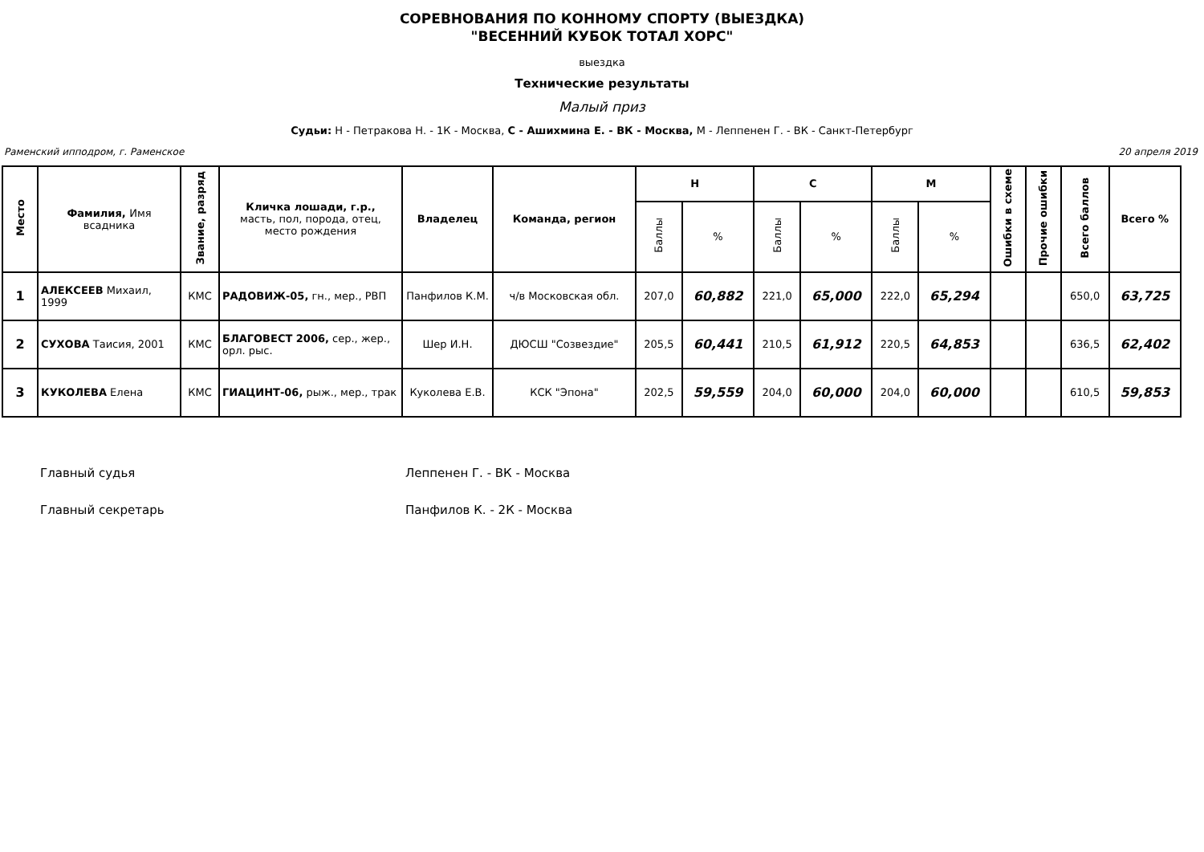СОРЕВНОВАНИЯ ПО КОННОМУ СПОРТУ (ВЫЕЗДКА)
"ВЕСЕННИЙ КУБОК ТОТАЛ ХОРС"
выездка
Технические результаты
Малый приз
Судьи: Н - Петракова Н. - 1К - Москва, С - Ашихмина Е. - ВК - Москва, М - Леппенен Г. - ВК - Санкт-Петербург
Раменский ипподром, г. Раменское 20 апреля 2019
| Место | Фамилия, Имя всадника | Звание, разряд | Кличка лошади, г.р., масть, пол, порода, отец, место рождения | Владелец | Команда, регион | Н | | С | | М | | Ошибки в схеме | Прочие ошибки | Всего баллов | Всего % |
| --- | --- | --- | --- | --- | --- | --- | --- | --- | --- | --- | --- | --- | --- | --- | --- |
| | | | | | | Баллы | % | Баллы | % | Баллы | % | | | | |
| 1 | АЛЕКСЕЕВ Михаил, 1999 | КМС | РАДОВИЖ-05, гн., мер., РВП | Панфилов К.М. | ч/в Московская обл. | 207,0 | 60,882 | 221,0 | 65,000 | 222,0 | 65,294 | | | 650,0 | 63,725 |
| 2 | СУХОВА Таисия, 2001 | КМС | БЛАГОВЕСТ 2006, сер., жер., орл. рыс. | Шер И.Н. | ДЮСШ "Созвездие" | 205,5 | 60,441 | 210,5 | 61,912 | 220,5 | 64,853 | | | 636,5 | 62,402 |
| 3 | КУКОЛЕВА Елена | КМС | ГИАЦИНТ-06, рыж., мер., трак | Куколева Е.В. | КСК "Эпона" | 202,5 | 59,559 | 204,0 | 60,000 | 204,0 | 60,000 | | | 610,5 | 59,853 |
Главный судья Леппенен Г. - ВК - Москва
Главный секретарь Панфилов К. - 2К - Москва